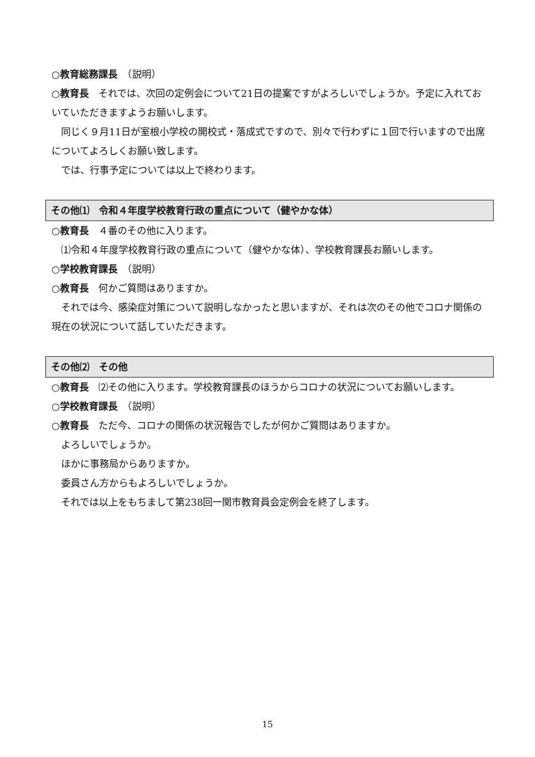○教育総務課長　（説明）
○教育長　それでは、次回の定例会について21日の提案ですがよろしいでしょうか。予定に入れておいていただきますようお願いします。
同じく９月11日が室根小学校の開校式・落成式ですので、別々で行わずに１回で行いますので出席についてよろしくお願い致します。
では、行事予定については以上で終わります。
その他⑴　令和４年度学校教育行政の重点について（健やかな体）
○教育長　４番のその他に入ります。
⑴令和４年度学校教育行政の重点について（健やかな体）、学校教育課長お願いします。
○学校教育課長　（説明）
○教育長　何かご質問はありますか。
それでは今、感染症対策について説明しなかったと思いますが、それは次のその他でコロナ関係の現在の状況について話していただきます。
その他⑵　その他
○教育長　⑵その他に入ります。学校教育課長のほうからコロナの状況についてお願いします。
○学校教育課長　（説明）
○教育長　ただ今、コロナの関係の状況報告でしたが何かご質問はありますか。
よろしいでしょうか。
ほかに事務局からありますか。
委員さん方からもよろしいでしょうか。
それでは以上をもちまして第238回一関市教育員会定例会を終了します。
15